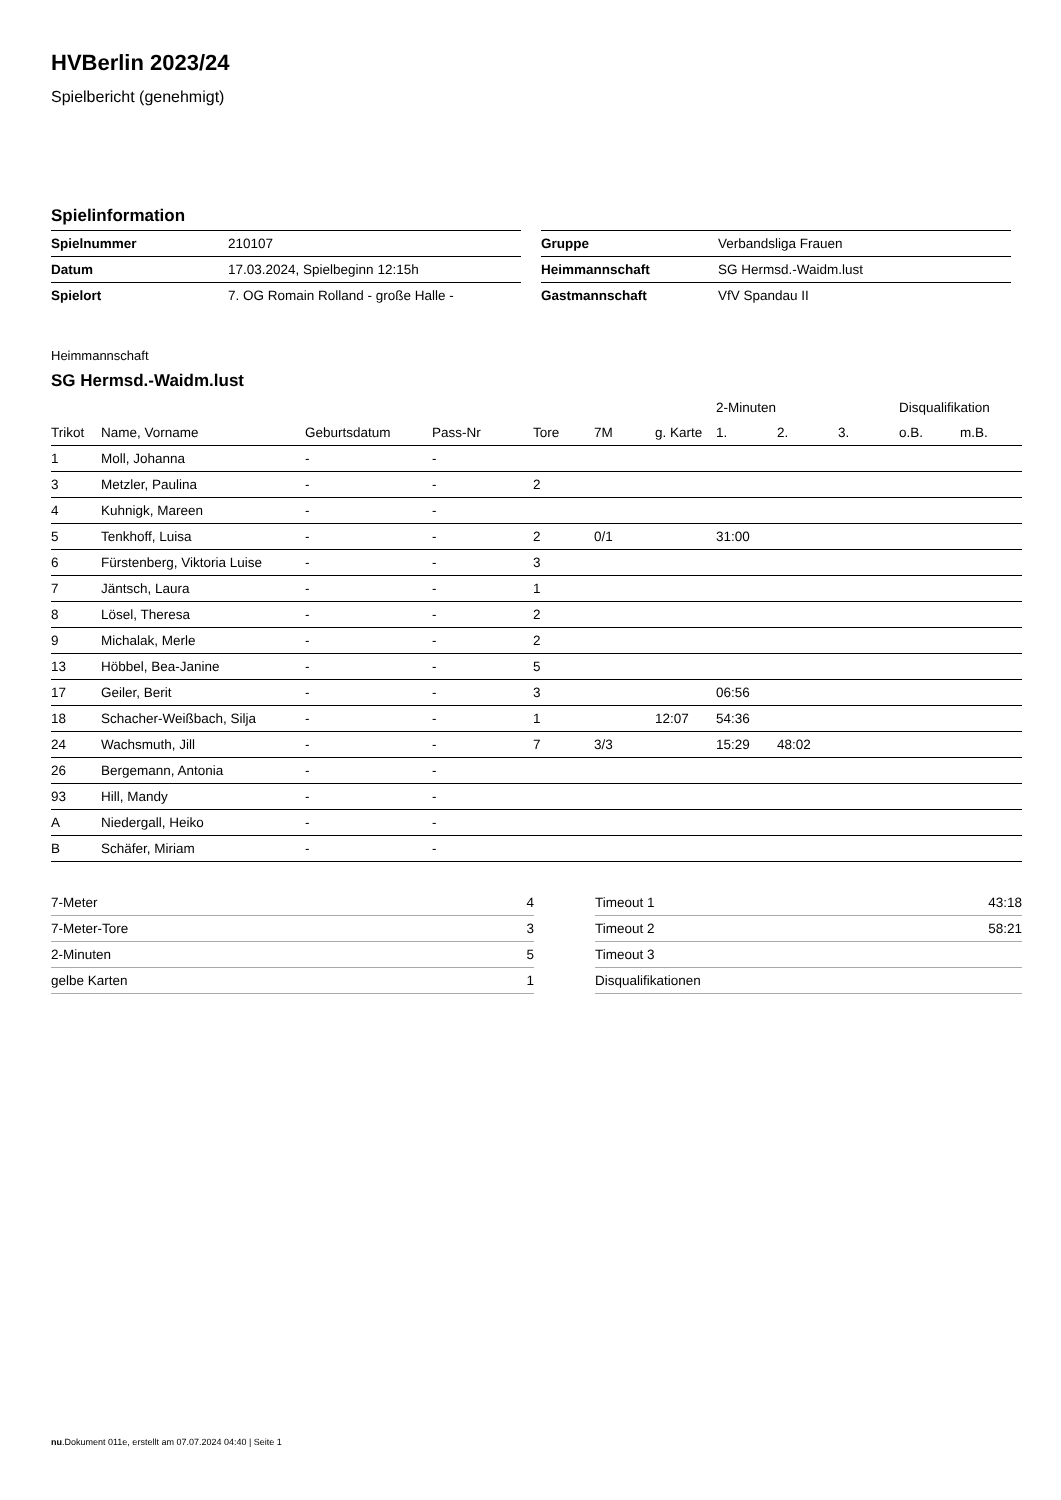HVBerlin 2023/24
Spielbericht (genehmigt)
Spielinformation
| Spielnummer | 210107 |
| Datum | 17.03.2024, Spielbeginn 12:15h |
| Spielort | 7. OG Romain Rolland - große Halle - |
| Gruppe | Verbandsliga Frauen |
| Heimmannschaft | SG Hermsd.-Waidm.lust |
| Gastmannschaft | VfV Spandau II |
Heimmannschaft
SG Hermsd.-Waidm.lust
| | | | | | | | 2-Minuten | | | Disqualifikation | |
| --- | --- | --- | --- | --- | --- | --- | --- | --- | --- | --- | --- |
| Trikot | Name, Vorname | Geburtsdatum | Pass-Nr | Tore | 7M | g. Karte | 1. | 2. | 3. | o.B. | m.B. |
| 1 | Moll, Johanna | - | - | | | | | | | | |
| 3 | Metzler, Paulina | - | - | 2 | | | | | | | |
| 4 | Kuhnigk, Mareen | - | - | | | | | | | | |
| 5 | Tenkhoff, Luisa | - | - | 2 | 0/1 | | 31:00 | | | | |
| 6 | Fürstenberg, Viktoria Luise | - | - | 3 | | | | | | | |
| 7 | Jäntsch, Laura | - | - | 1 | | | | | | | |
| 8 | Lösel, Theresa | - | - | 2 | | | | | | | |
| 9 | Michalak, Merle | - | - | 2 | | | | | | | |
| 13 | Höbbel, Bea-Janine | - | - | 5 | | | | | | | |
| 17 | Geiler, Berit | - | - | 3 | | | 06:56 | | | | |
| 18 | Schacher-Weißbach, Silja | - | - | 1 | | 12:07 | 54:36 | | | | |
| 24 | Wachsmuth, Jill | - | - | 7 | 3/3 | | 15:29 | 48:02 | | | |
| 26 | Bergemann, Antonia | - | - | | | | | | | | |
| 93 | Hill, Mandy | - | - | | | | | | | | |
| A | Niedergall, Heiko | - | - | | | | | | | | |
| B | Schäfer, Miriam | - | - | | | | | | | | |
| 7-Meter | 4 |
| 7-Meter-Tore | 3 |
| 2-Minuten | 5 |
| gelbe Karten | 1 |
| Timeout 1 | 43:18 |
| Timeout 2 | 58:21 |
| Timeout 3 | |
| Disqualifikationen | |
nu.Dokument 011e, erstellt am 07.07.2024 04:40 | Seite 1